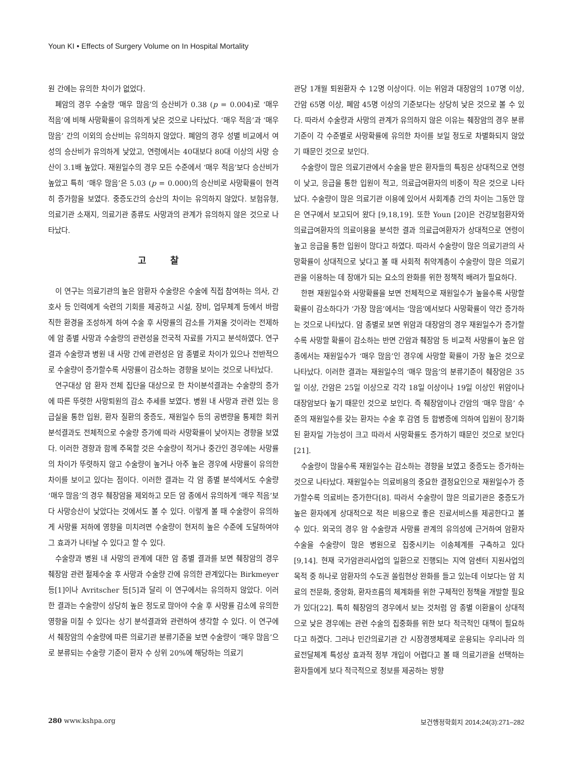Youn KI • Effects of Surgery Volume on In Hospital Mortality
원 간에는 유의한 차이가 없었다.
폐암의 경우 수술량 ‘매우 많음’의 승산비가 0.38 (p = 0.004)로 ‘매우 적음’에 비해 사망확률이 유의하게 낮은 것으로 나타났다. ‘매우 적음’과 ‘매우 많음’ 간의 이외의 승산비는 유의하지 않았다. 폐암의 경우 성별 비교에서 여성의 승산비가 유의하게 낮았고, 연령에서는 40대보다 80대 이상의 사망 승산이 3.1배 높았다. 재원일수의 경우 모든 수준에서 ‘매우 적음’보다 승산비가 높았고 특히 ‘매우 많음’은 5.03 (p = 0.000)의 승산비로 사망확률이 현격히 증가함을 보였다. 중증도간의 승산의 차이는 유의하지 않았다. 보험유형, 의료기관 소재지, 의료기관 종류도 사망과의 관계가 유의하지 않은 것으로 나타났다.
고 찰
이 연구는 의료기관의 높은 암환자 수술량은 수술에 직접 참여하는 의사, 간호사 등 인력에게 숙련의 기회를 제공하고 시설, 장비, 업무체계 등에서 바람직한 환경을 조성하게 하여 수술 후 사망률의 감소를 가져올 것이라는 전제하에 암 종별 사망과 수술량의 관련성을 전국적 자료를 가지고 분석하였다. 연구결과 수술량과 병원 내 사망 간에 관련성은 암 종별로 차이가 있으나 전반적으로 수술량이 증가할수록 사망률이 감소하는 경향을 보이는 것으로 나타났다.
연구대상 암 환자 전체 집단을 대상으로 한 차이분석결과는 수술량의 증가에 따른 뚜렷한 사망퇴원의 감소 추세를 보였다. 병원 내 사망과 관련 있는 응급실을 통한 입원, 환자 질환의 중증도, 재원일수 등의 공변량을 통제한 회귀분석결과도 전체적으로 수술량 증가에 따라 사망확률이 낮아지는 경향을 보였다. 이러한 경향과 함께 주목할 것은 수술량이 적거나 중간인 경우에는 사망률의 차이가 뚜렷하지 않고 수술량이 높거나 아주 높은 경우에 사망률이 유의한 차이를 보이고 있다는 점이다. 이러한 결과는 각 암 종별 분석에서도 수술량 ‘매우 많음’의 경우 췌장암을 제외하고 모든 암 종에서 유의하게 ‘매우 적음’보다 사망승산이 낮았다는 것에서도 볼 수 있다. 이렇게 볼 때 수술량이 유의하게 사망률 저하에 영향을 미치려면 수술량이 현저히 높은 수준에 도달하여야 그 효과가 나타날 수 있다고 할 수 있다.
수술량과 병원 내 사망의 관계에 대한 암 종별 결과를 보면 췌장암의 경우 췌장암 관련 절제수술 후 사망과 수술량 간에 유의한 관계있다는 Birkmeyer 등[1]이나 Avritscher 등[5]과 달리 이 연구에서는 유의하지 않았다. 이러한 결과는 수술량이 상당히 높은 정도로 많아야 수술 후 사망률 감소에 유의한 영향을 미칠 수 있다는 상기 분석결과와 관련하여 생각할 수 있다. 이 연구에서 췌장암의 수술량에 따른 의료기관 분류기준을 보면 수술량이 ‘매우 많음’으로 분류되는 수술량 기준이 환자 수 상위 20%에 해당하는 의료기
관당 1개월 퇴원환자 수 12명 이상이다. 이는 위암과 대장암의 107명 이상, 간암 65명 이상, 폐암 45명 이상의 기준보다는 상당히 낮은 것으로 볼 수 있다. 따라서 수술량과 사망의 관계가 유의하지 않은 이유는 췌장암의 경우 분류기준이 각 수준별로 사망확률에 유의한 차이를 보일 정도로 차별화되지 않았기 때문인 것으로 보인다.
수술량이 많은 의료기관에서 수술을 받은 환자들의 특징은 상대적으로 연령이 낮고, 응급을 통한 입원이 적고, 의료급여환자의 비중이 작은 것으로 나타났다. 수술량이 많은 의료기관 이용에 있어서 사회계층 간의 차이는 그동안 많은 연구에서 보고되어 왔다 [9,18,19]. 또한 Youn [20]은 건강보험환자와 의료급여환자의 의료이용을 분석한 결과 의료급여환자가 상대적으로 연령이 높고 응급을 통한 입원이 많다고 하였다. 따라서 수술량이 많은 의료기관의 사망확률이 상대적으로 낮다고 볼 때 사회적 취약계층이 수술량이 많은 의료기관을 이용하는 데 장애가 되는 요소의 완화를 위한 정책적 배려가 필요하다.
한편 재원일수와 사망확률을 보면 전체적으로 재원일수가 높을수록 사망할 확률이 감소하다가 ‘가장 많음’에서는 ‘많음’에서보다 사망확률이 약간 증가하는 것으로 나타났다. 암 종별로 보면 위암과 대장암의 경우 재원일수가 증가할수록 사망할 확률이 감소하는 반면 간암과 췌장암 등 비교적 사망률이 높은 암 종에서는 재원일수가 ‘매우 많음’인 경우에 사망할 확률이 가장 높은 것으로 나타났다. 이러한 결과는 재원일수의 ‘매우 많음’의 분류기준이 췌장암은 35일 이상, 간암은 25일 이상으로 각각 18일 이상이나 19일 이상인 위암이나 대장암보다 높기 때문인 것으로 보인다. 즉 췌장암이나 간암의 ‘매우 많음’ 수준의 재원일수를 갖는 환자는 수술 후 감염 등 합병증에 의하여 입원이 장기화된 환자일 가능성이 크고 따라서 사망확률도 증가하기 때문인 것으로 보인다[21].
수술량이 많을수록 재원일수는 감소하는 경향을 보였고 중증도는 증가하는 것으로 나타났다. 재원일수는 의료비용의 중요한 결정요인으로 재원일수가 증가할수록 의료비는 증가한다[8]. 따라서 수술량이 많은 의료기관은 중증도가 높은 환자에게 상대적으로 적은 비용으로 좋은 진료서비스를 제공한다고 볼 수 있다. 외국의 경우 암 수술량과 사망률 관계의 유의성에 근거하여 암환자 수술을 수술량이 많은 병원으로 집중시키는 이송체계를 구축하고 있다 [9,14]. 현재 국가암관리사업의 일환으로 진행되는 지역 암센터 지원사업의 목적 중 하나로 암환자의 수도권 쏠림현상 완화를 들고 있는데 이보다는 암 치료의 전문화, 중앙화, 환자흐름의 체계화를 위한 구체적인 정책을 개발할 필요가 있다[22]. 특히 췌장암의 경우에서 보는 것처럼 암 종별 이환율이 상대적으로 낮은 경우에는 관련 수술의 집중화를 위한 보다 적극적인 대책이 필요하다고 하겠다. 그러나 민간의료기관 간 시장경쟁체제로 운용되는 우리나라 의료전달체계 특성상 효과적 정부 개입이 어렵다고 볼 때 의료기관을 선택하는 환자들에게 보다 적극적으로 정보를 제공하는 방향
280 www.kshpa.org 보건행정학회지 2014;24(3):271–282